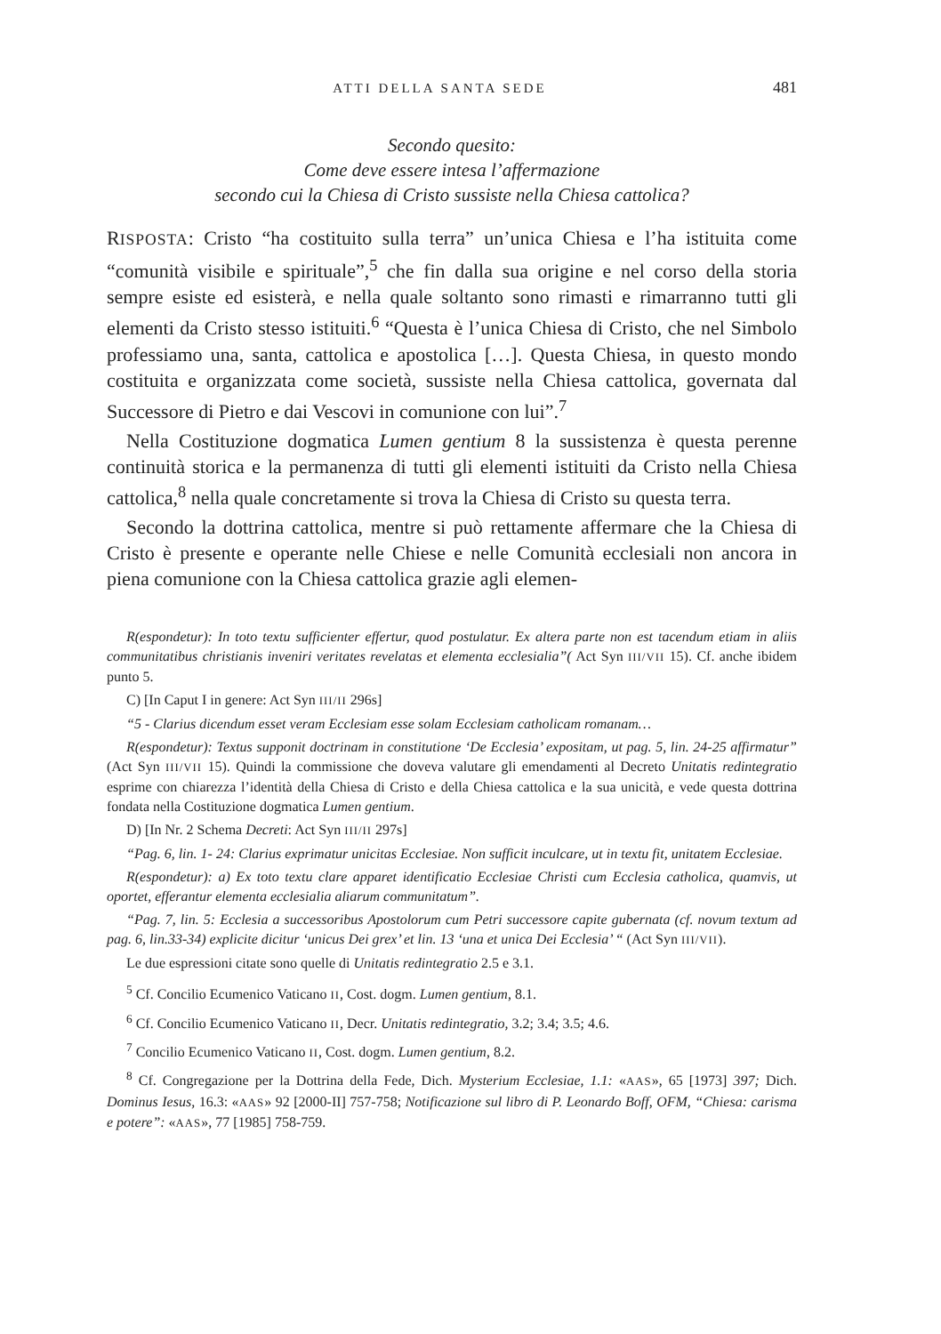ATTI DELLA SANTA SEDE 481
Secondo quesito:
Come deve essere intesa l’affermazione
secondo cui la Chiesa di Cristo sussiste nella Chiesa cattolica?
RISPOSTA: Cristo “ha costituito sulla terra” un’unica Chiesa e l’ha istituita come “comunità visibile e spirituale”,<sup>5</sup> che fin dalla sua origine e nel corso della storia sempre esiste ed esisterà, e nella quale soltanto sono rimasti e rimarranno tutti gli elementi da Cristo stesso istituiti.<sup>6</sup> “Questa è l’unica Chiesa di Cristo, che nel Simbolo professiamo una, santa, cattolica e apostolica […]. Questa Chiesa, in questo mondo costituita e organizzata come società, sussiste nella Chiesa cattolica, governata dal Successore di Pietro e dai Vescovi in comunione con lui”.<sup>7</sup>
Nella Costituzione dogmatica Lumen gentium 8 la sussistenza è questa perenne continuità storica e la permanenza di tutti gli elementi istituiti da Cristo nella Chiesa cattolica,<sup>8</sup> nella quale concretamente si trova la Chiesa di Cristo su questa terra.
Secondo la dottrina cattolica, mentre si può rettamente affermare che la Chiesa di Cristo è presente e operante nelle Chiese e nelle Comunità ecclesiali non ancora in piena comunione con la Chiesa cattolica grazie agli elemen-
R(espondetur): In toto textu sufficienter effertur, quod postulatur. Ex altera parte non est tacendum etiam in aliis communitatibus christianis inveniri veritates revelatas et elementa ecclesialia”( Act Syn III/VII 15). Cf. anche ibidem punto 5.
C) [In Caput I in genere: Act Syn III/II 296s]
“5 - Clarius dicendum esset veram Ecclesiam esse solam Ecclesiam catholicam romanam…
R(espondetur): Textus supponit doctrinam in constitutione ‘De Ecclesia’ expositam, ut pag. 5, lin. 24-25 affirmatur” (Act Syn III/VII 15). Quindi la commissione che doveva valutare gli emendamenti al Decreto Unitatis redintegratio esprime con chiarezza l’identità della Chiesa di Cristo e della Chiesa cattolica e la sua unicità, e vede questa dottrina fondata nella Costituzione dogmatica Lumen gentium.
D) [In Nr. 2 Schema Decreti: Act Syn III/II 297s]
“Pag. 6, lin. 1- 24: Clarius exprimatur unicitas Ecclesiae. Non sufficit inculcare, ut in textu fit, unitatem Ecclesiae.
R(espondetur): a) Ex toto textu clare apparet identificatio Ecclesiae Christi cum Ecclesia catholica, quamvis, ut oportet, efferantur elementa ecclesialia aliarum communitatum”.
“Pag. 7, lin. 5: Ecclesia a successoribus Apostolorum cum Petri successore capite gubernata (cf. novum textum ad pag. 6, lin.33-34) explicite dicitur ‘unicus Dei grex’ et lin. 13 ‘una et unica Dei Ecclesia’ “ (Act Syn III/VII).
Le due espressioni citate sono quelle di Unitatis redintegratio 2.5 e 3.1.
<sup>5</sup> Cf. Concilio Ecumenico Vaticano II, Cost. dogm. Lumen gentium, 8.1.
<sup>6</sup> Cf. Concilio Ecumenico Vaticano II, Decr. Unitatis redintegratio, 3.2; 3.4; 3.5; 4.6.
<sup>7</sup> Concilio Ecumenico Vaticano II, Cost. dogm. Lumen gentium, 8.2.
<sup>8</sup> Cf. Congregazione per la Dottrina della Fede, Dich. Mysterium Ecclesiae, 1.1: «AAS», 65 [1973] 397; Dich. Dominus Iesus, 16.3: «AAS» 92 [2000-II] 757-758; Notificazione sul libro di P. Leonardo Boff, OFM, “Chiesa: carisma e potere”: «AAS», 77 [1985] 758-759.